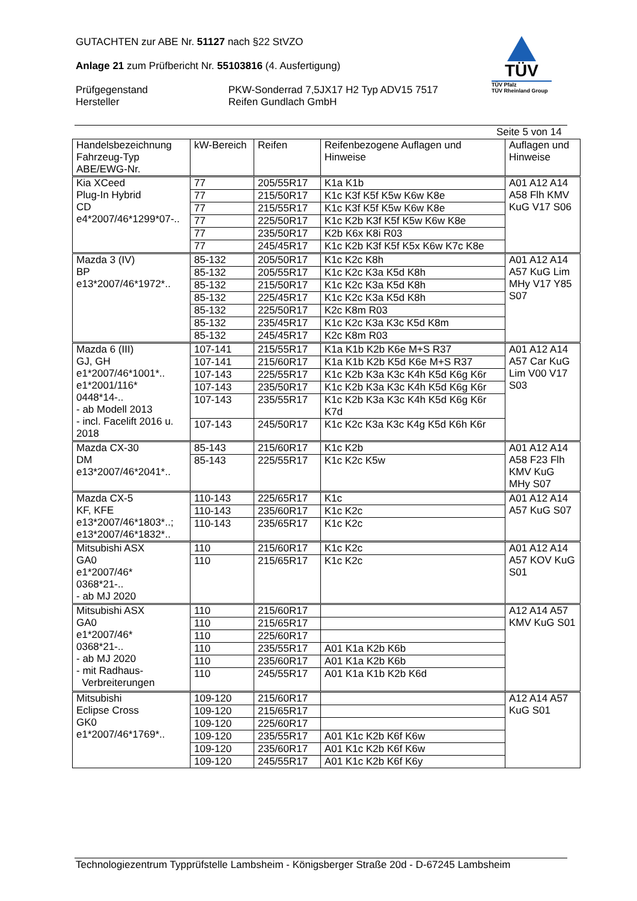GUTACHTEN zur ABE Nr. 51127 nach §22 StVZO
Anlage 21 zum Prüfbericht Nr. 55103816 (4. Ausfertigung)
Prüfgegenstand
Hersteller
PKW-Sonderrad 7,5JX17 H2 Typ ADV15 7517
Reifen Gundlach GmbH
TÜV
TÜV Pfalz
TÜV Rheinland Group
Seite 5 von 14
| Handelsbezeichnung Fahrzeug-Typ ABE/EWG-Nr. | kW-Bereich | Reifen | Reifenbezogene Auflagen und Hinweise | Auflagen und Hinweise |
| --- | --- | --- | --- | --- |
| Kia XCeed Plug-In Hybrid CD e4*2007/46*1299*07-.. | 77 | 205/55R17 | K1a K1b | A01 A12 A14 A58 Flh KMV KuG V17 S06 |
| | 77 | 215/50R17 | K1c K3f K5f K5w K6w K8e | |
| | 77 | 215/55R17 | K1c K3f K5f K5w K6w K8e | |
| | 77 | 225/50R17 | K1c K2b K3f K5f K5w K6w K8e | |
| | 77 | 235/50R17 | K2b K6x K8i R03 | |
| | 77 | 245/45R17 | K1c K2b K3f K5f K5x K6w K7c K8e | |
| Mazda 3 (IV) BP e13*2007/46*1972*.. | 85-132 | 205/50R17 | K1c K2c K8h | A01 A12 A14 A57 KuG Lim MHy V17 Y85 S07 |
| | 85-132 | 205/55R17 | K1c K2c K3a K5d K8h | |
| | 85-132 | 215/50R17 | K1c K2c K3a K5d K8h | |
| | 85-132 | 225/45R17 | K1c K2c K3a K5d K8h | |
| | 85-132 | 225/50R17 | K2c K8m R03 | |
| | 85-132 | 235/45R17 | K1c K2c K3a K3c K5d K8m | |
| | 85-132 | 245/45R17 | K2c K8m R03 | |
| Mazda 6 (III) GJ, GH e1*2007/46*1001*.. e1*2001/116* 0448*14-.. - ab Modell 2013 - incl. Facelift 2016 u. 2018 | 107-141 | 215/55R17 | K1a K1b K2b K6e M+S R37 | A01 A12 A14 A57 Car KuG Lim V00 V17 S03 |
| | 107-141 | 215/60R17 | K1a K1b K2b K5d K6e M+S R37 | |
| | 107-143 | 225/55R17 | K1c K2b K3a K3c K4h K5d K6g K6r | |
| | 107-143 | 235/50R17 | K1c K2b K3a K3c K4h K5d K6g K6r | |
| | 107-143 | 235/55R17 | K1c K2b K3a K3c K4h K5d K6g K6r K7d | |
| | 107-143 | 245/50R17 | K1c K2c K3a K3c K4g K5d K6h K6r | |
| Mazda CX-30 DM e13*2007/46*2041*.. | 85-143 | 215/60R17 | K1c K2b | A01 A12 A14 A58 F23 Flh KMV KuG MHy S07 |
| | 85-143 | 225/55R17 | K1c K2c K5w | |
| Mazda CX-5 KF, KFE e13*2007/46*1803*..; e13*2007/46*1832*.. | 110-143 | 225/65R17 | K1c | A01 A12 A14 A57 KuG S07 |
| | 110-143 | 235/60R17 | K1c K2c | |
| | 110-143 | 235/65R17 | K1c K2c | |
| Mitsubishi ASX GA0 e1*2007/46* 0368*21-.. - ab MJ 2020 | 110 | 215/60R17 | K1c K2c | A01 A12 A14 A57 KOV KuG S01 |
| | 110 | 215/65R17 | K1c K2c | |
| Mitsubishi ASX GA0 e1*2007/46* 0368*21-.. - ab MJ 2020 - mit Radhaus- Verbreiterungen | 110 | 215/60R17 | | A12 A14 A57 KMV KuG S01 |
| | 110 | 215/65R17 | | |
| | 110 | 225/60R17 | | |
| | 110 | 235/55R17 | A01 K1a K2b K6b | |
| | 110 | 235/60R17 | A01 K1a K2b K6b | |
| | 110 | 245/55R17 | A01 K1a K1b K2b K6d | |
| Mitsubishi Eclipse Cross GK0 e1*2007/46*1769*.. | 109-120 | 215/60R17 | | A12 A14 A57 KuG S01 |
| | 109-120 | 215/65R17 | | |
| | 109-120 | 225/60R17 | | |
| | 109-120 | 235/55R17 | A01 K1c K2b K6f K6w | |
| | 109-120 | 235/60R17 | A01 K1c K2b K6f K6w | |
| | 109-120 | 245/55R17 | A01 K1c K2b K6f K6y | |
Technologiezentrum Typprüfstelle Lambsheim - Königsberger Straße 20d - D-67245 Lambsheim